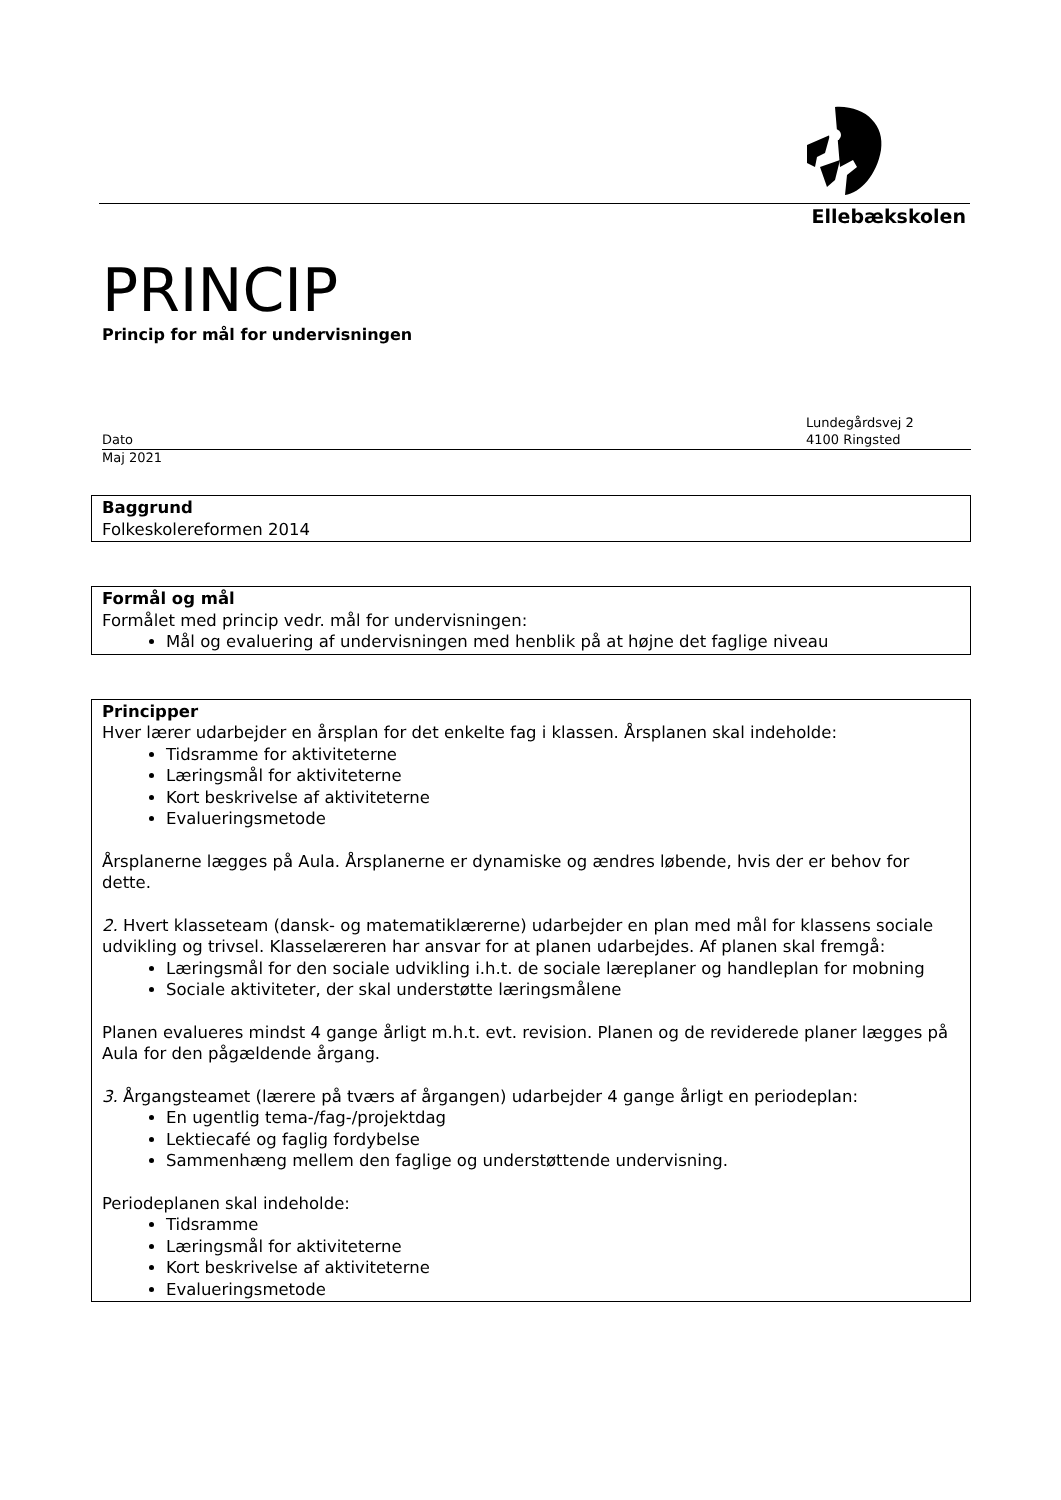Ellebækskolen
PRINCIP
Princip for mål for undervisningen
Dato
Lundegårdsvej 2
4100 Ringsted
Maj 2021
Baggrund
Folkeskolereformen 2014
Formål og mål
Formålet med princip vedr. mål for undervisningen:
Mål og evaluering af undervisningen med henblik på at højne det faglige niveau
Principper
Hver lærer udarbejder en årsplan for det enkelte fag i klassen. Årsplanen skal indeholde:
Tidsramme for aktiviteterne
Læringsmål for aktiviteterne
Kort beskrivelse af aktiviteterne
Evalueringsmetode
Årsplanerne lægges på Aula. Årsplanerne er dynamiske og ændres løbende, hvis der er behov for dette.
2. Hvert klasseteam (dansk- og matematiklærerne) udarbejder en plan med mål for klassens sociale udvikling og trivsel. Klasselæreren har ansvar for at planen udarbejdes. Af planen skal fremgå:
Læringsmål for den sociale udvikling i.h.t. de sociale læreplaner og handleplan for mobning
Sociale aktiviteter, der skal understøtte læringsmålene
Planen evalueres mindst 4 gange årligt m.h.t. evt. revision. Planen og de reviderede planer lægges på Aula for den pågældende årgang.
3. Årgangsteamet (lærere på tværs af årgangen) udarbejder 4 gange årligt en periodeplan:
En ugentlig tema-/fag-/projektdag
Lektiecafé og faglig fordybelse
Sammenhæng mellem den faglige og understøttende undervisning.
Periodeplanen skal indeholde:
Tidsramme
Læringsmål for aktiviteterne
Kort beskrivelse af aktiviteterne
Evalueringsmetode